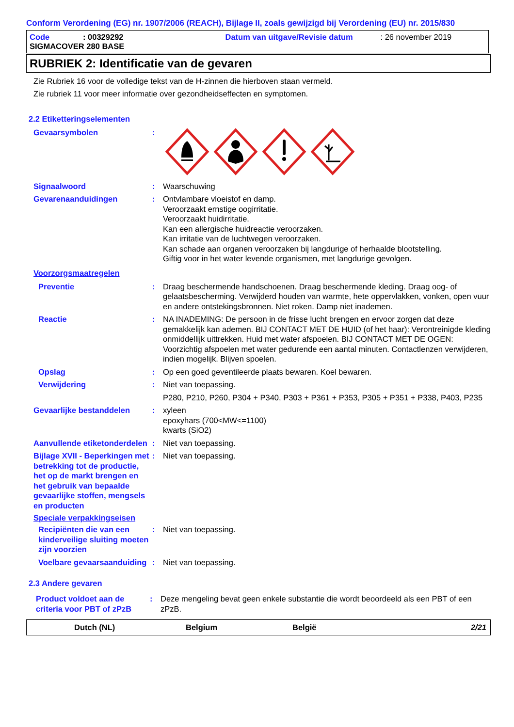Conform Verordening (EG) nr. 1907/2006 (REACH), Bijlage II, zoals gewijzigd bij Verordening (EU) nr. 2015/830
Code: 00329292 Datum van uitgave/Revisie datum: 26 november 2019
SIGMACOVER 280 BASE
RUBRIEK 2: Identificatie van de gevaren
Zie Rubriek 16 voor de volledige tekst van de H-zinnen die hierboven staan vermeld.
Zie rubriek 11 voor meer informatie over gezondheidseffecten en symptomen.
2.2 Etiketteringselementen
Gevaarsymbolen:
Signaalwoord: Waarschuwing
Gevarenaanduidingen: Ontvlambare vloeistof en damp.
Veroorzaakt ernstige oogirritatie.
Veroorzaakt huidirritatie.
Kan een allergische huidreactie veroorzaken.
Kan irritatie van de luchtwegen veroorzaken.
Kan schade aan organen veroorzaken bij langdurige of herhaalde blootstelling.
Giftig voor in het water levende organismen, met langdurige gevolgen.
Voorzorgsmaatregelen
Preventie: Draag beschermende handschoenen. Draag beschermende kleding. Draag oog- of gelaatsbescherming. Verwijderd houden van warmte, hete oppervlakken, vonken, open vuur en andere ontstekingsbronnen. Niet roken. Damp niet inademen.
Reactie: NA INADEMING: De persoon in de frisse lucht brengen en ervoor zorgen dat deze gemakkelijk kan ademen. BIJ CONTACT MET DE HUID (of het haar): Verontreinigde kleding onmiddellijk uittrekken. Huid met water afspoelen. BIJ CONTACT MET DE OGEN: Voorzichtig afspoelen met water gedurende een aantal minuten. Contactlenzen verwijderen, indien mogelijk. Blijven spoelen.
Opslag: Op een goed geventileerde plaats bewaren. Koel bewaren.
Verwijdering: Niet van toepassing.
P280, P210, P260, P304 + P340, P303 + P361 + P353, P305 + P351 + P338, P403, P235
Gevaarlijke bestanddelen: xyleen
epoxyhars (700<MW<=1100)
kwarts (SiO2)
Aanvullende etiketonderdelen: Niet van toepassing.
Bijlage XVII - Beperkingen met betrekking tot de productie, het op de markt brengen en het gebruik van bepaalde gevaarlijke stoffen, mengsels en producten: Niet van toepassing.
Speciale verpakkingseisen
Recipiënten die van een kinderveilige sluiting moeten zijn voorzien: Niet van toepassing.
Voelbare gevaarsaanduiding: Niet van toepassing.
2.3 Andere gevaren
Product voldoet aan de criteria voor PBT of zPzB: Deze mengeling bevat geen enkele substantie die wordt beoordeeld als een PBT of een zPzB.
Dutch (NL) Belgium België 2/21